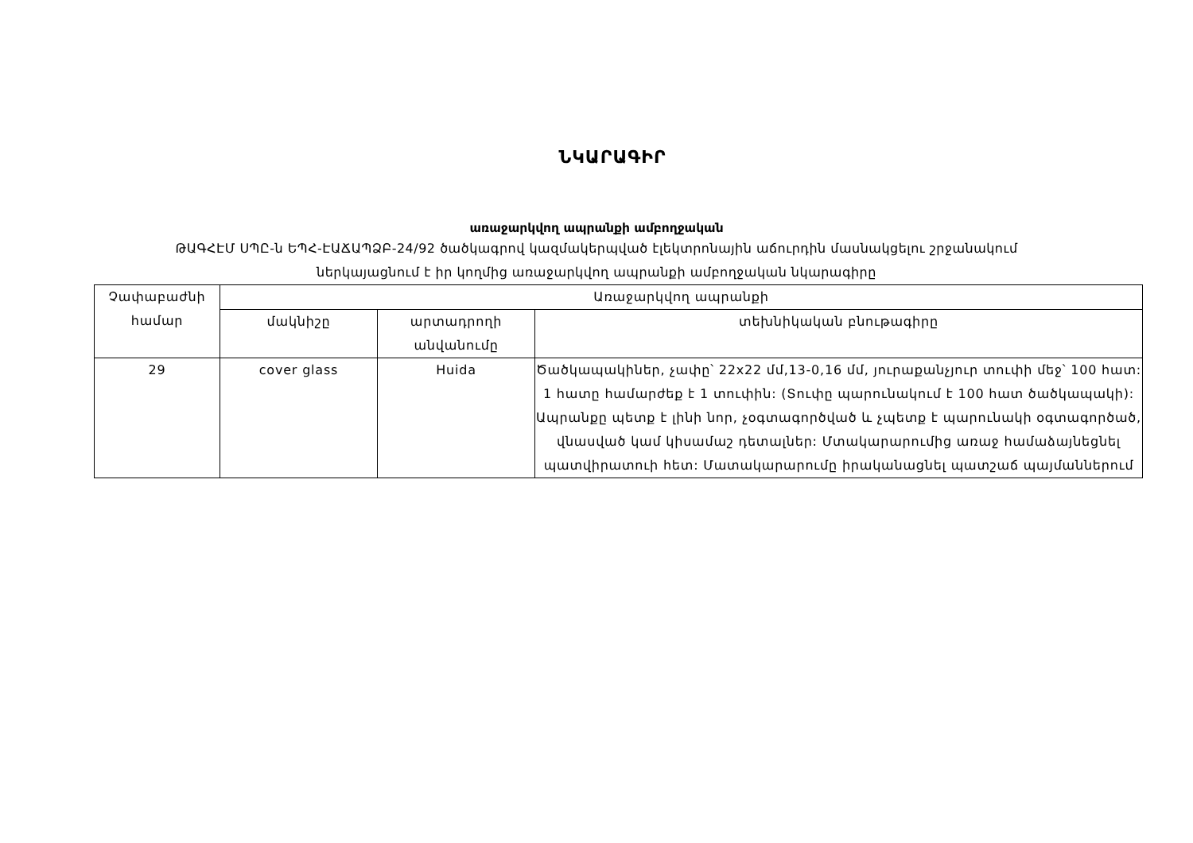ՆԿԱՐԱԳԻՐ
առաջարկվող ապրանքի ամբողջական
ԹԱԳՀԷՄ ՍՊԸ-ն ԵՊՀ-ԷԱՃԱՊՁԲ-24/92 ծածկագրով կազմակերպված էլեկտրոնային աճուրդին մասնակցելու շրջանակում
ներկայացնում է իր կողմից առաջարկվող ապրանքի ամբողջական նկարագիրը
| Չափաբաժնի համար | Առաջարկվող ապրանքի | | |
| --- | --- | --- | --- |
| | մակնիշը | արտադրողի անվանումը | տեխնիկական բնութագիրը |
| 29 | cover glass | Huida | Ծածկապակիներ, չափը՝ 22x22 մմ,13-0,16 մմ, յուրաքանչյուր տուփի մեջ՝ 100 հատ: 1 հատը համարժեք է 1 տուփին: (Տուփը պարունակում է 100 հատ ծածկապակի): Ապրանքը պետք է լինի նոր, չօգտագործված և չպետք է պարունակի օգտագործած, վնասված կամ կիսամաշ դետալներ: Մտակարարումից առաջ համաձայնեցնել պատվիրատուի հետ: Մատակարարումը իրականացնել պատշաճ պայմաններում |